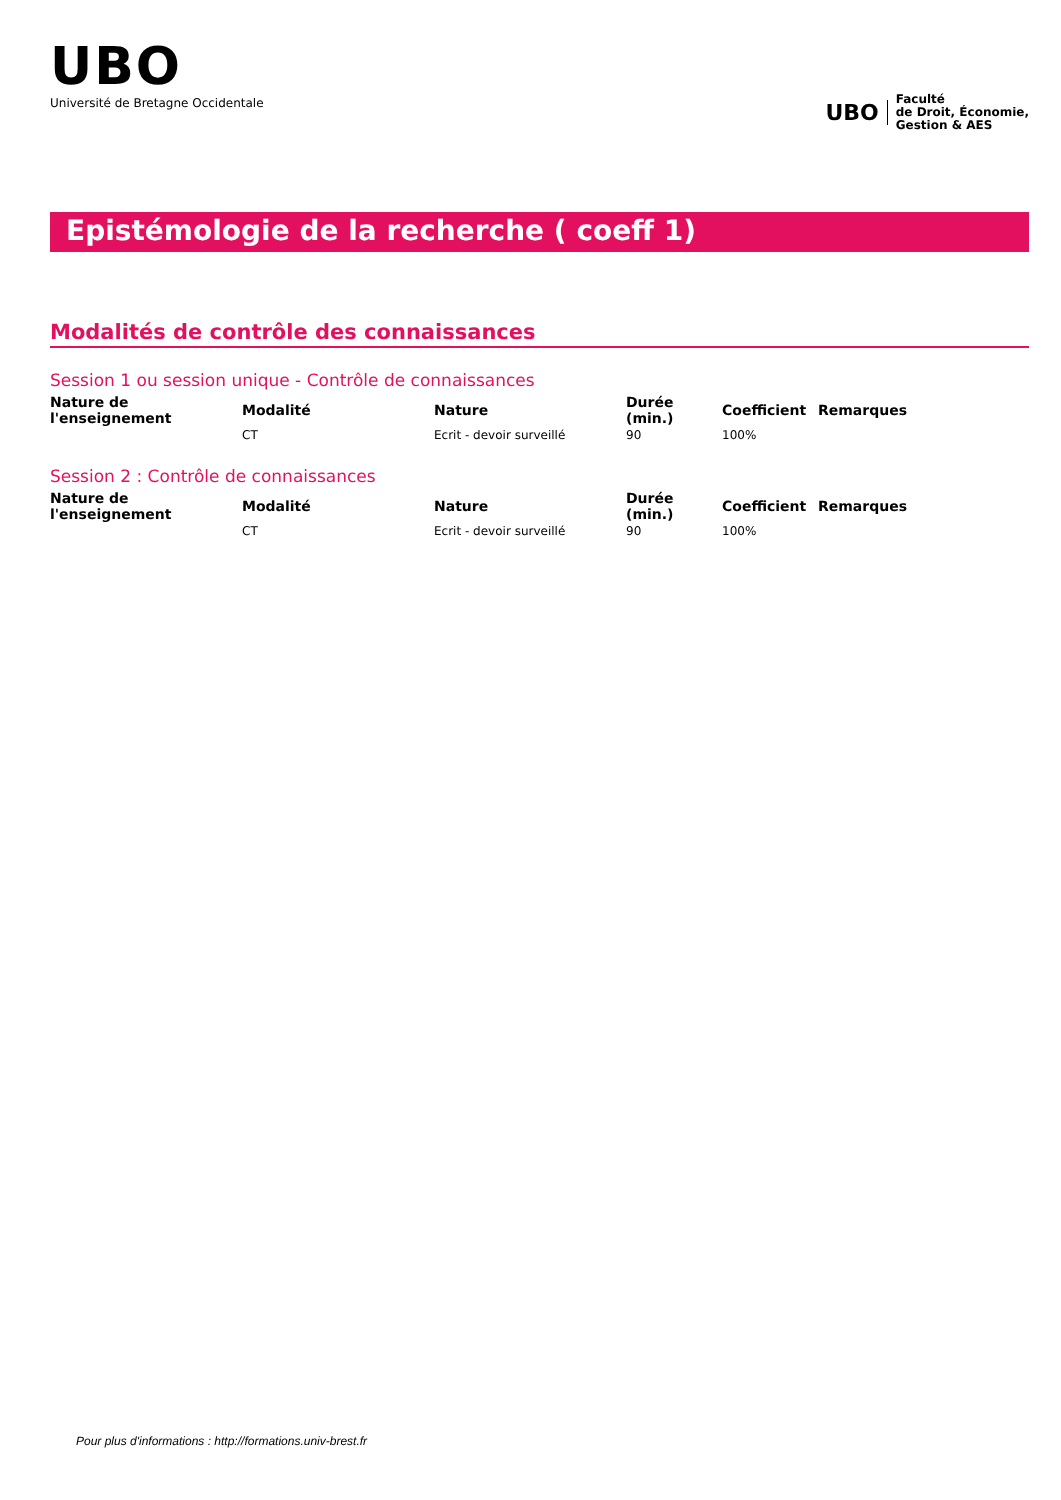UBO
Université de Bretagne Occidentale
UBO
Faculté
de Droit, Économie,
Gestion & AES
Epistémologie de la recherche ( coeff 1)
Modalités de contrôle des connaissances
Session 1 ou session unique - Contrôle de connaissances
| Nature de l'enseignement | Modalité | Nature | Durée (min.) | Coefficient | Remarques |
| --- | --- | --- | --- | --- | --- |
| | CT | Ecrit - devoir surveillé | 90 | 100% | |
Session 2 : Contrôle de connaissances
| Nature de l'enseignement | Modalité | Nature | Durée (min.) | Coefficient | Remarques |
| --- | --- | --- | --- | --- | --- |
| | CT | Ecrit - devoir surveillé | 90 | 100% | |
Pour plus d'informations : http://formations.univ-brest.fr